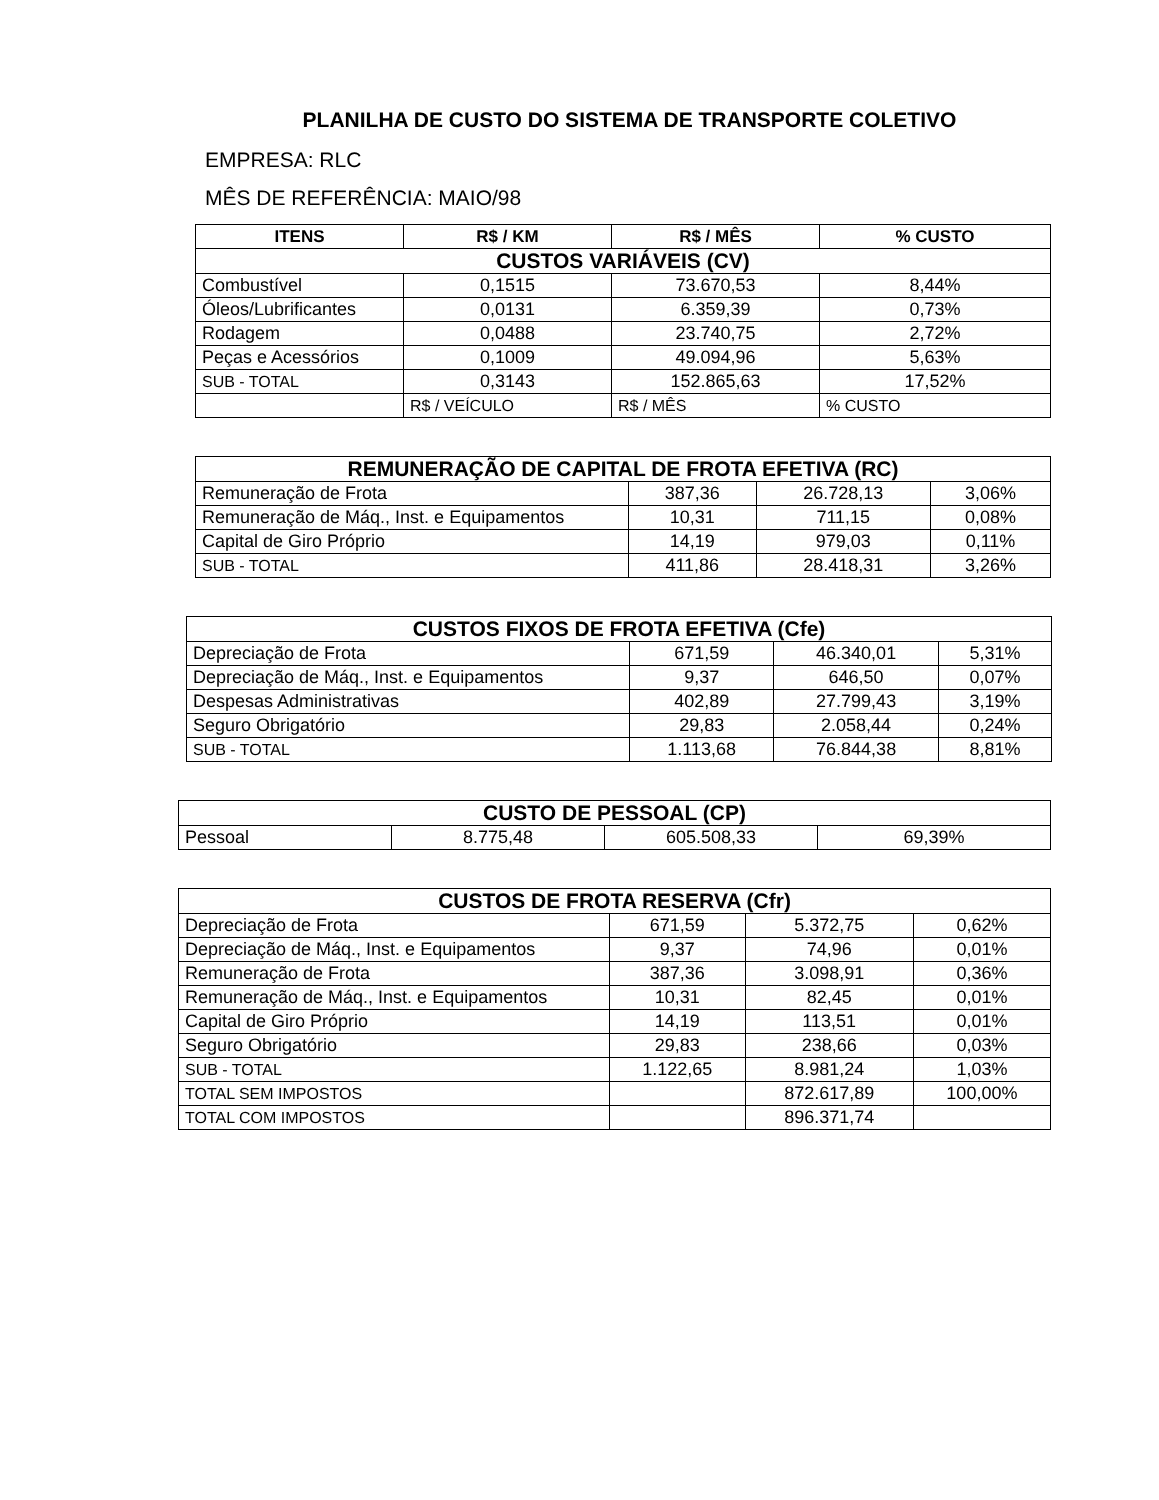PLANILHA DE CUSTO DO SISTEMA DE TRANSPORTE COLETIVO
EMPRESA: RLC
MÊS DE REFERÊNCIA: MAIO/98
| ITENS | R$ / KM | R$ / MÊS | % CUSTO |
| --- | --- | --- | --- |
| CUSTOS VARIÁVEIS (CV) | | | |
| Combustível | 0,1515 | 73.670,53 | 8,44% |
| Óleos/Lubrificantes | 0,0131 | 6.359,39 | 0,73% |
| Rodagem | 0,0488 | 23.740,75 | 2,72% |
| Peças e Acessórios | 0,1009 | 49.094,96 | 5,63% |
| SUB - TOTAL | 0,3143 | 152.865,63 | 17,52% |
| | R$ / VEÍCULO | R$ / MÊS | % CUSTO |
| REMUNERAÇÃO DE CAPITAL DE FROTA EFETIVA (RC) | | | |
| Remuneração de Frota | 387,36 | 26.728,13 | 3,06% |
| Remuneração de Máq., Inst. e Equipamentos | 10,31 | 711,15 | 0,08% |
| Capital de Giro Próprio | 14,19 | 979,03 | 0,11% |
| SUB - TOTAL | 411,86 | 28.418,31 | 3,26% |
| CUSTOS FIXOS DE FROTA EFETIVA (Cfe) | | | |
| Depreciação de Frota | 671,59 | 46.340,01 | 5,31% |
| Depreciação de Máq., Inst. e Equipamentos | 9,37 | 646,50 | 0,07% |
| Despesas Administrativas | 402,89 | 27.799,43 | 3,19% |
| Seguro Obrigatório | 29,83 | 2.058,44 | 0,24% |
| SUB - TOTAL | 1.113,68 | 76.844,38 | 8,81% |
| CUSTO DE PESSOAL (CP) | | | |
| Pessoal | 8.775,48 | 605.508,33 | 69,39% |
| CUSTOS DE FROTA RESERVA (Cfr) | | | |
| Depreciação de Frota | 671,59 | 5.372,75 | 0,62% |
| Depreciação de Máq., Inst. e Equipamentos | 9,37 | 74,96 | 0,01% |
| Remuneração de Frota | 387,36 | 3.098,91 | 0,36% |
| Remuneração de Máq., Inst. e Equipamentos | 10,31 | 82,45 | 0,01% |
| Capital de Giro Próprio | 14,19 | 113,51 | 0,01% |
| Seguro Obrigatório | 29,83 | 238,66 | 0,03% |
| SUB - TOTAL | 1.122,65 | 8.981,24 | 1,03% |
| TOTAL SEM IMPOSTOS | | 872.617,89 | 100,00% |
| TOTAL COM IMPOSTOS | | 896.371,74 | |